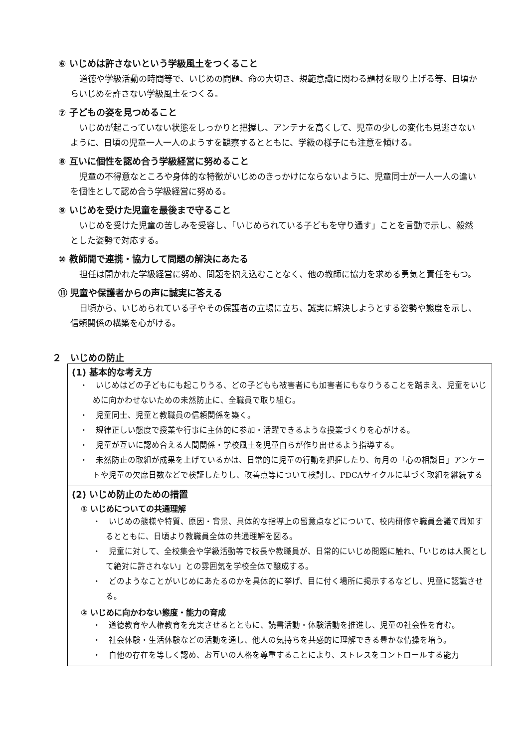⑥ いじめは許さないという学級風土をつくること
道徳や学級活動の時間等で、いじめの問題、命の大切さ、規範意識に関わる題材を取り上げる等、日頃からいじめを許さない学級風土をつくる。
⑦ 子どもの姿を見つめること
いじめが起こっていない状態をしっかりと把握し、アンテナを高くして、児童の少しの変化も見逃さないように、日頃の児童一人一人のようすを観察するとともに、学級の様子にも注意を傾ける。
⑧ 互いに個性を認め合う学級経営に努めること
児童の不得意なところや身体的な特徴がいじめのきっかけにならないように、児童同士が一人一人の違いを個性として認め合う学級経営に努める。
⑨ いじめを受けた児童を最後まで守ること
いじめを受けた児童の苦しみを受容し、「いじめられている子どもを守り通す」ことを言動で示し、毅然とした姿勢で対応する。
⑩ 教師間で連携・協力して問題の解決にあたる
担任は開かれた学級経営に努め、問題を抱え込むことなく、他の教師に協力を求める勇気と責任をもつ。
⑪ 児童や保護者からの声に誠実に答える
日頃から、いじめられている子やその保護者の立場に立ち、誠実に解決しようとする姿勢や態度を示し、信頼関係の構築を心がける。
２　いじめの防止
(1) 基本的な考え方
・　いじめはどの子どもにも起こりうる、どの子どもも被害者にも加害者にもなりうることを踏まえ、児童をいじめに向かわせないための未然防止に、全職員で取り組む。
・　児童同士、児童と教職員の信頼関係を築く。
・　規律正しい態度で授業や行事に主体的に参加・活躍できるような授業づくりを心がける。
・　児童が互いに認め合える人間関係・学校風土を児童自らが作り出せるよう指導する。
・　未然防止の取組が成果を上げているかは、日常的に児童の行動を把握したり、毎月の「心の相談日」アンケートや児童の欠席日数などで検証したりし、改善点等について検討し、PDCAサイクルに基づく取組を継続する
(2) いじめ防止のための措置
① いじめについての共通理解
・　いじめの態様や特質、原因・背景、具体的な指導上の留意点などについて、校内研修や職員会議で周知するとともに、日頃より教職員全体の共通理解を図る。
・　児童に対して、全校集会や学級活動等で校長や教職員が、日常的にいじめ問題に触れ、「いじめは人間として絶対に許されない」との雰囲気を学校全体で醸成する。
・　どのようなことがいじめにあたるのかを具体的に挙げ、目に付く場所に掲示するなどし、児童に認識させる。
② いじめに向かわない態度・能力の育成
・　道徳教育や人権教育を充実させるとともに、読書活動・体験活動を推進し、児童の社会性を育む。
・　社会体験・生活体験などの活動を通し、他人の気持ちを共感的に理解できる豊かな情操を培う。
・　自他の存在を等しく認め、お互いの人格を尊重することにより、ストレスをコントロールする能力